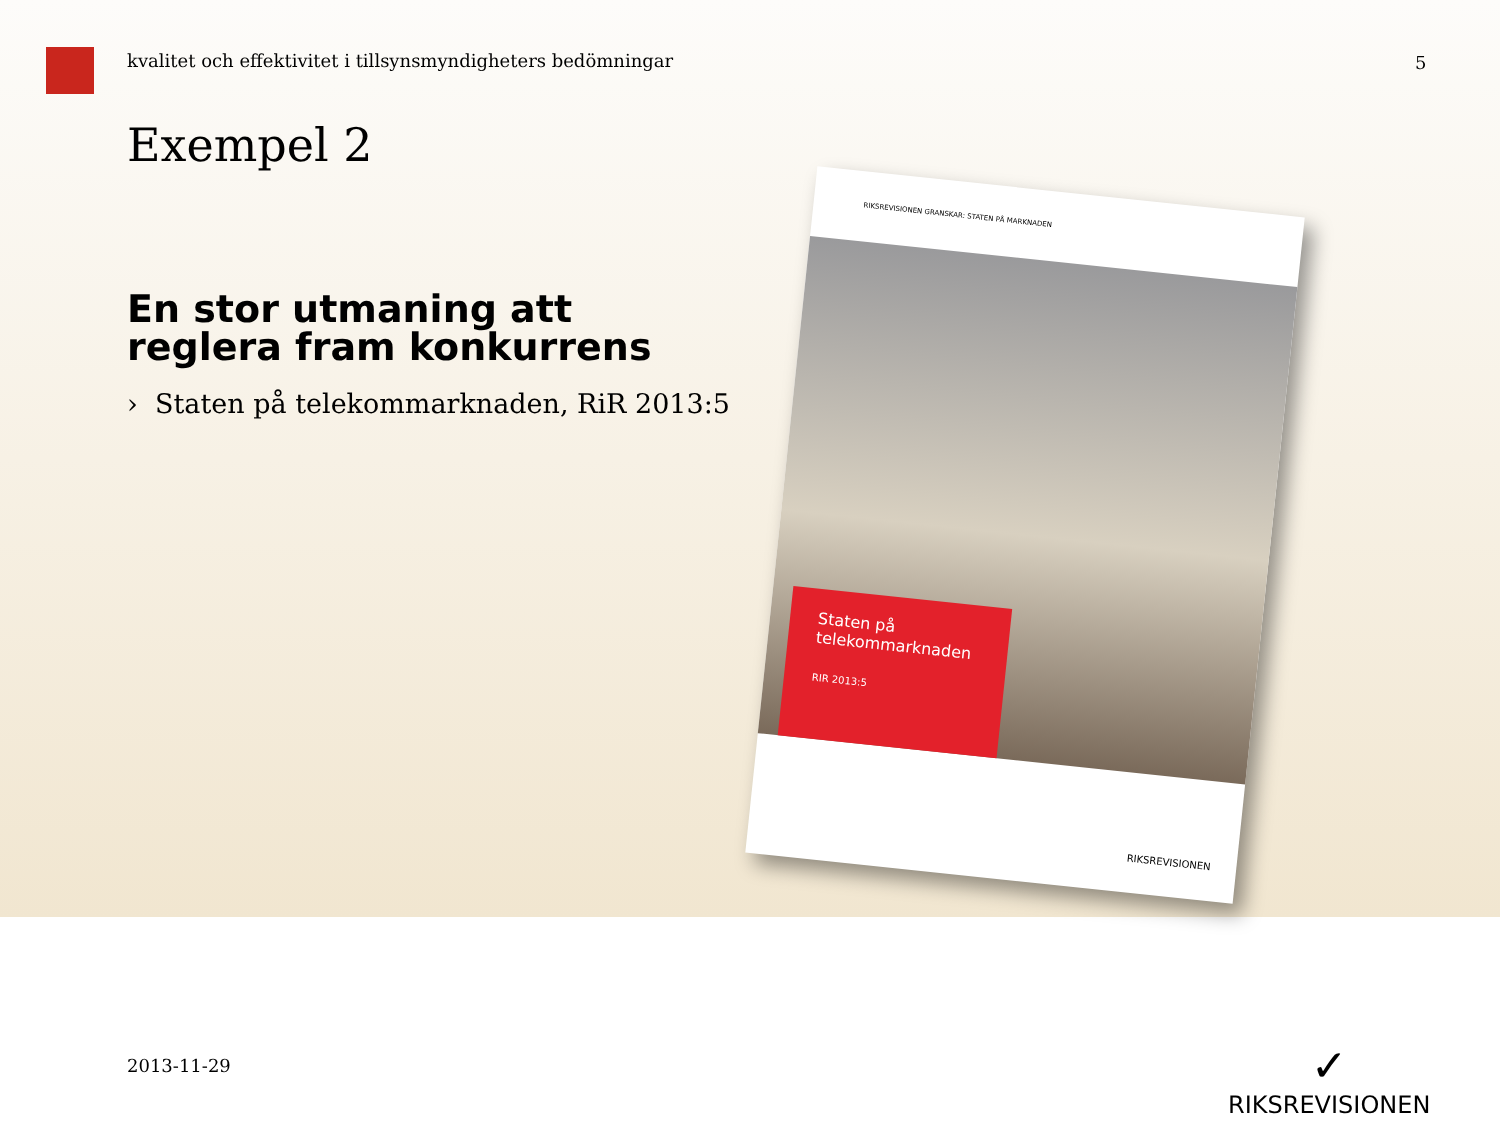kvalitet och effektivitet i tillsynsmyndigheters bedömningar
5
Exempel 2
En stor utmaning att reglera fram konkurrens
› Staten på telekommarknaden, RiR 2013:5
RIKSREVISIONEN GRANSKAR: STATEN PÅ MARKNADEN
Staten på
telekommarknaden
RIR 2013:5
RIKSREVISIONEN
2013-11-29
✓
RIKSREVISIONEN